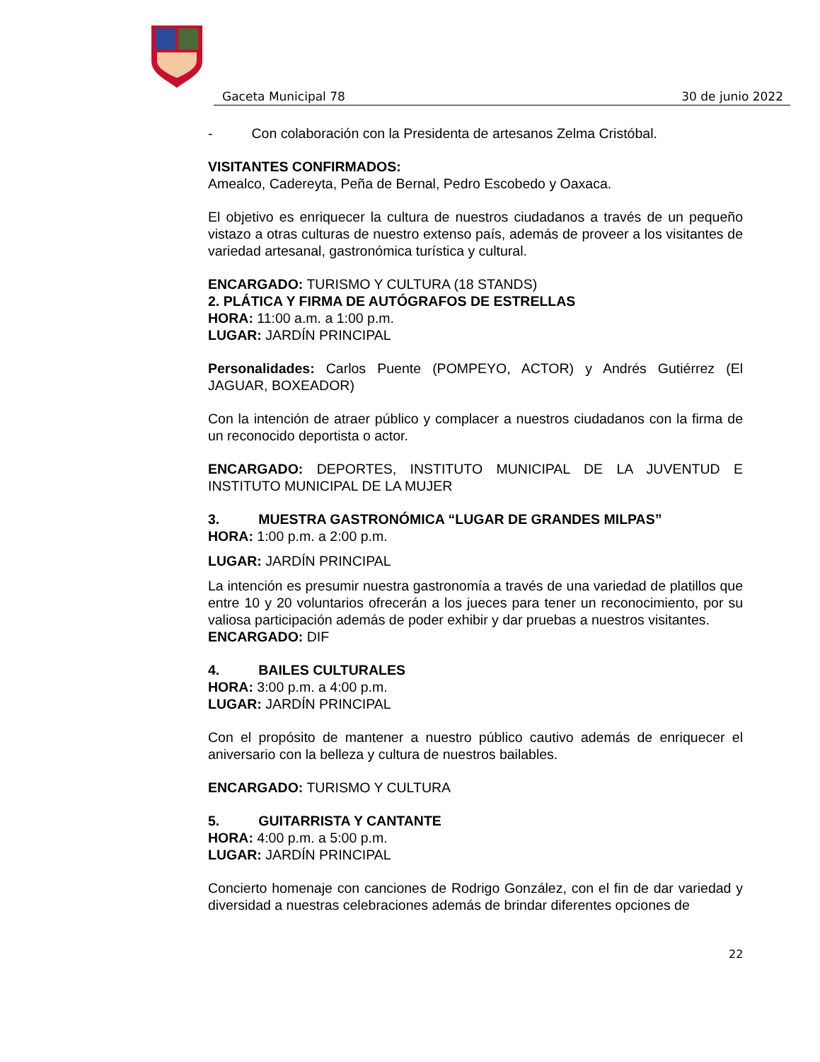Gaceta Municipal 78 30 de junio 2022
- Con colaboración con la Presidenta de artesanos Zelma Cristóbal.
VISITANTES CONFIRMADOS:
Amealco, Cadereyta, Peña de Bernal, Pedro Escobedo y Oaxaca.
El objetivo es enriquecer la cultura de nuestros ciudadanos a través de un pequeño vistazo a otras culturas de nuestro extenso país, además de proveer a los visitantes de variedad artesanal, gastronómica turística y cultural.
ENCARGADO: TURISMO Y CULTURA (18 STANDS)
2. PLÁTICA Y FIRMA DE AUTÓGRAFOS DE ESTRELLAS
HORA: 11:00 a.m. a 1:00 p.m.
LUGAR: JARDÍN PRINCIPAL
Personalidades: Carlos Puente (POMPEYO, ACTOR) y Andrés Gutiérrez (El JAGUAR, BOXEADOR)
Con la intención de atraer público y complacer a nuestros ciudadanos con la firma de un reconocido deportista o actor.
ENCARGADO: DEPORTES, INSTITUTO MUNICIPAL DE LA JUVENTUD E INSTITUTO MUNICIPAL DE LA MUJER
3. MUESTRA GASTRONÓMICA “LUGAR DE GRANDES MILPAS”
HORA: 1:00 p.m. a 2:00 p.m.
LUGAR: JARDÍN PRINCIPAL
La intención es presumir nuestra gastronomía a través de una variedad de platillos que entre 10 y 20 voluntarios ofrecerán a los jueces para tener un reconocimiento, por su valiosa participación además de poder exhibir y dar pruebas a nuestros visitantes.
ENCARGADO: DIF
4. BAILES CULTURALES
HORA: 3:00 p.m. a 4:00 p.m.
LUGAR: JARDÍN PRINCIPAL
Con el propósito de mantener a nuestro público cautivo además de enriquecer el aniversario con la belleza y cultura de nuestros bailables.
ENCARGADO: TURISMO Y CULTURA
5. GUITARRISTA Y CANTANTE
HORA: 4:00 p.m. a 5:00 p.m.
LUGAR: JARDÍN PRINCIPAL
Concierto homenaje con canciones de Rodrigo González, con el fin de dar variedad y diversidad a nuestras celebraciones además de brindar diferentes opciones de
22